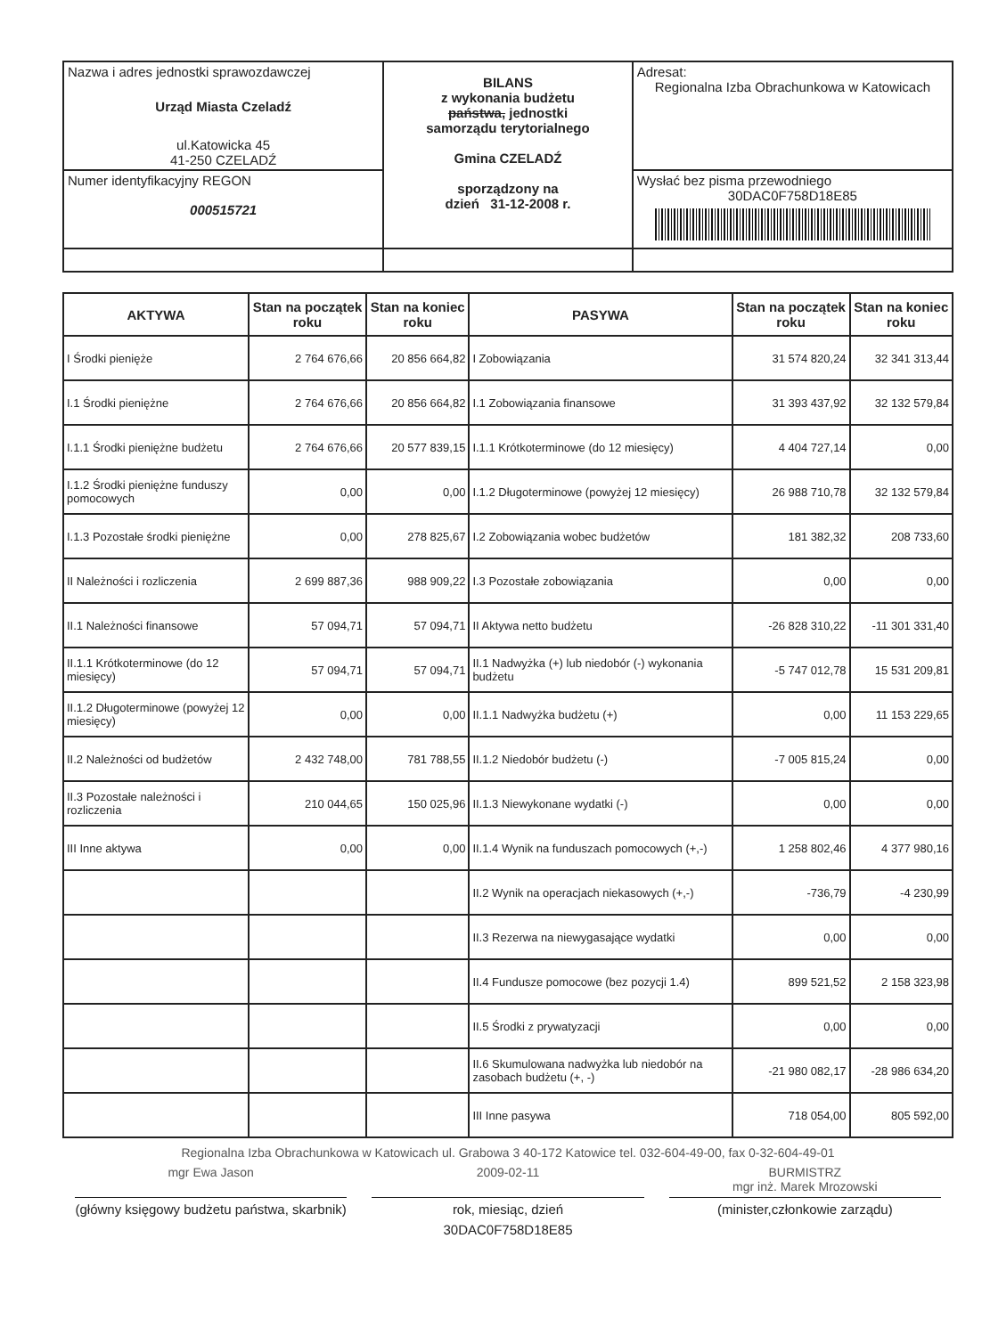| Nazwa i adres jednostki sprawozdawczej Urząd Miasta Czeladź ul.Katowicka 45 41-250 CZELADŹ | BILANS z wykonania budżetu państwa, jednostki samorządu terytorialnego Gmina CZELADŹ sporządzony na dzień 31-12-2008 r. | Adresat: Regionalna Izba Obrachunkowa w Katowicach |
| Numer identyfikacyjny REGON 000515721 | | Wysłać bez pisma przewodniego 30DAC0F758D18E85 |
| AKTYWA | Stan na początek roku | Stan na koniec roku | PASYWA | Stan na początek roku | Stan na koniec roku |
| --- | --- | --- | --- | --- | --- |
| I Środki pienięże | 2 764 676,66 | 20 856 664,82 | I Zobowiązania | 31 574 820,24 | 32 341 313,44 |
| I.1 Środki pieniężne | 2 764 676,66 | 20 856 664,82 | I.1 Zobowiązania finansowe | 31 393 437,92 | 32 132 579,84 |
| I.1.1 Środki pieniężne budżetu | 2 764 676,66 | 20 577 839,15 | I.1.1 Krótkoterminowe (do 12 miesięcy) | 4 404 727,14 | 0,00 |
| I.1.2 Środki pieniężne funduszy pomocowych | 0,00 | 0,00 | I.1.2 Długoterminowe (powyżej 12 miesięcy) | 26 988 710,78 | 32 132 579,84 |
| I.1.3 Pozostałe środki pieniężne | 0,00 | 278 825,67 | I.2 Zobowiązania wobec budżetów | 181 382,32 | 208 733,60 |
| II Należności i rozliczenia | 2 699 887,36 | 988 909,22 | I.3 Pozostałe zobowiązania | 0,00 | 0,00 |
| II.1 Należności finansowe | 57 094,71 | 57 094,71 | II Aktywa netto budżetu | -26 828 310,22 | -11 301 331,40 |
| II.1.1 Krótkoterminowe (do 12 miesięcy) | 57 094,71 | 57 094,71 | II.1 Nadwyżka (+) lub niedobór (-) wykonania budżetu | -5 747 012,78 | 15 531 209,81 |
| II.1.2 Długoterminowe (powyżej 12 miesięcy) | 0,00 | 0,00 | II.1.1 Nadwyżka budżetu (+) | 0,00 | 11 153 229,65 |
| II.2 Należności od budżetów | 2 432 748,00 | 781 788,55 | II.1.2 Niedobór budżetu (-) | -7 005 815,24 | 0,00 |
| II.3 Pozostałe należności i rozliczenia | 210 044,65 | 150 025,96 | II.1.3 Niewykonane wydatki (-) | 0,00 | 0,00 |
| III Inne aktywa | 0,00 | 0,00 | II.1.4 Wynik na funduszach pomocowych (+,-) | 1 258 802,46 | 4 377 980,16 |
| | | | II.2 Wynik na operacjach niekasowych (+,-) | -736,79 | -4 230,99 |
| | | | II.3 Rezerwa na niewygasające wydatki | 0,00 | 0,00 |
| | | | II.4 Fundusze pomocowe (bez pozycji 1.4) | 899 521,52 | 2 158 323,98 |
| | | | II.5 Środki z prywatyzacji | 0,00 | 0,00 |
| | | | II.6 Skumulowana nadwyżka lub niedobór na zasobach budżetu (+, -) | -21 980 082,17 | -28 986 634,20 |
| | | | III Inne pasywa | 718 054,00 | 805 592,00 |
Regionalna Izba Obrachunkowa w Katowicach ul. Grabowa 3 40-172 Katowice tel. 032-604-49-00, fax 0-32-604-49-01
mgr Ewa Jason 2009-02-11 BURMISTRZ
mgr inż. Marek Mrozowski
(główny księgowy budżetu państwa, skarbnik)
rok, miesiąc, dzień (minister,członkowie zarządu)
30DAC0F758D18E85